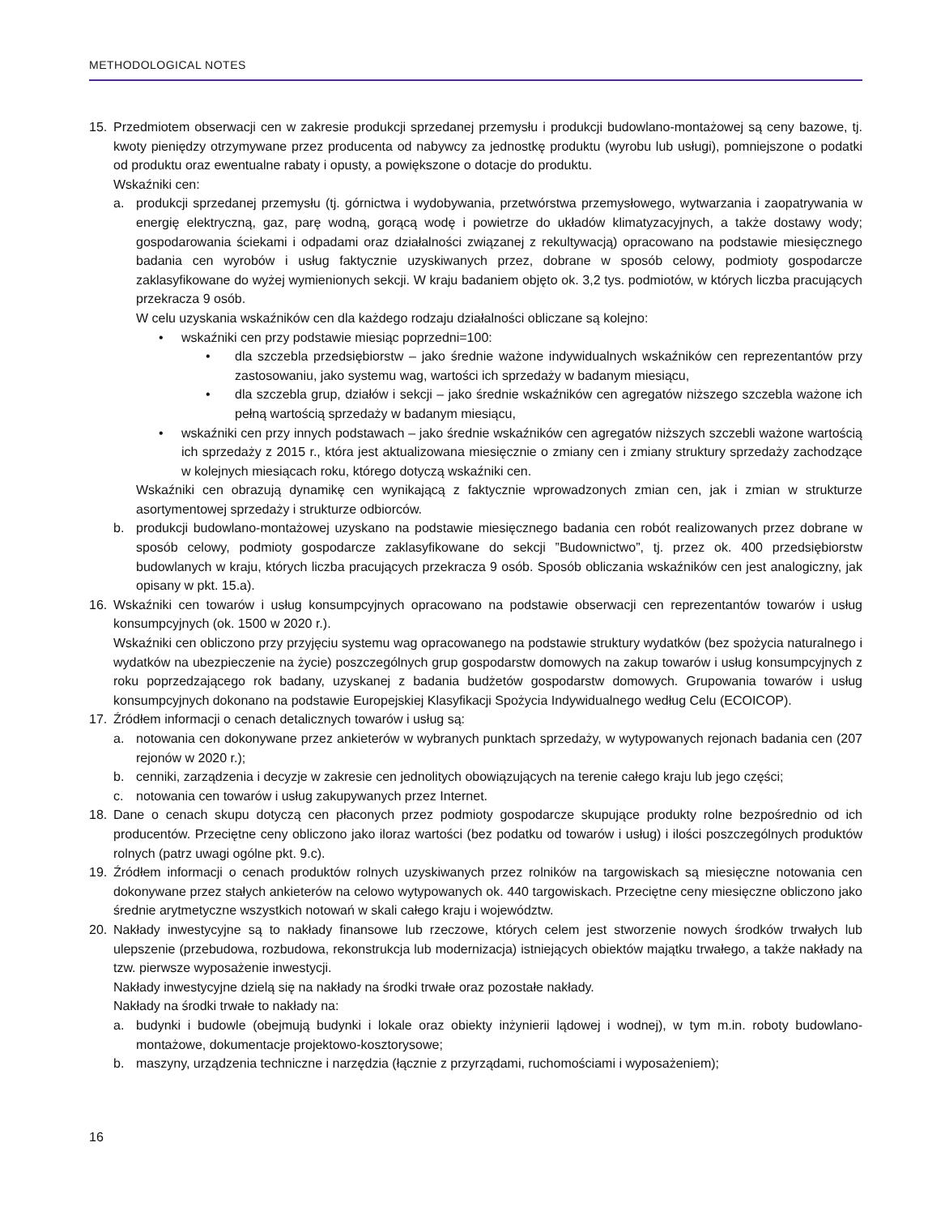METHODOLOGICAL NOTES
15. Przedmiotem obserwacji cen w zakresie produkcji sprzedanej przemysłu i produkcji budowlano-montażowej są ceny bazowe, tj. kwoty pieniędzy otrzymywane przez producenta od nabywcy za jednostkę produktu (wyrobu lub usługi), pomniejszone o podatki od produktu oraz ewentualne rabaty i opusty, a powiększone o dotacje do produktu.
Wskaźniki cen:
a. produkcji sprzedanej przemysłu (tj. górnictwa i wydobywania, przetwórstwa przemysłowego, wytwarzania i zaopatrywania w energię elektryczną, gaz, parę wodną, gorącą wodę i powietrze do układów klimatyzacyjnych, a także dostawy wody; gospodarowania ściekami i odpadami oraz działalności związanej z rekultywacją) opracowano na podstawie miesięcznego badania cen wyrobów i usług faktycznie uzyskiwanych przez, dobrane w sposób celowy, podmioty gospodarcze zaklasyfikowane do wyżej wymienionych sekcji. W kraju badaniem objęto ok. 3,2 tys. podmiotów, w których liczba pracujących przekracza 9 osób.
W celu uzyskania wskaźników cen dla każdego rodzaju działalności obliczane są kolejno:
• wskaźniki cen przy podstawie miesiąc poprzedni=100:
• dla szczebla przedsiębiorstw – jako średnie ważone indywidualnych wskaźników cen reprezentantów przy zastosowaniu, jako systemu wag, wartości ich sprzedaży w badanym miesiącu,
• dla szczebla grup, działów i sekcji – jako średnie wskaźników cen agregatów niższego szczebla ważone ich pełną wartością sprzedaży w badanym miesiącu,
• wskaźniki cen przy innych podstawach – jako średnie wskaźników cen agregatów niższych szczebli ważone wartością ich sprzedaży z 2015 r., która jest aktualizowana miesięcznie o zmiany cen i zmiany struktury sprzedaży zachodzące w kolejnych miesiącach roku, którego dotyczą wskaźniki cen.
Wskaźniki cen obrazują dynamikę cen wynikającą z faktycznie wprowadzonych zmian cen, jak i zmian w strukturze asortymentowej sprzedaży i strukturze odbiorców.
b. produkcji budowlano-montażowej uzyskano na podstawie miesięcznego badania cen robót realizowanych przez dobrane w sposób celowy, podmioty gospodarcze zaklasyfikowane do sekcji ”Budownictwo”, tj. przez ok. 400 przedsiębiorstw budowlanych w kraju, których liczba pracujących przekracza 9 osób. Sposób obliczania wskaźników cen jest analogiczny, jak opisany w pkt. 15.a).
16. Wskaźniki cen towarów i usług konsumpcyjnych opracowano na podstawie obserwacji cen reprezentantów towarów i usług konsumpcyjnych (ok. 1500 w 2020 r.).
Wskaźniki cen obliczono przy przyjęciu systemu wag opracowanego na podstawie struktury wydatków (bez spożycia naturalnego i wydatków na ubezpieczenie na życie) poszczególnych grup gospodarstw domowych na zakup towarów i usług konsumpcyjnych z roku poprzedzającego rok badany, uzyskanej z badania budżetów gospodarstw domowych. Grupowania towarów i usług konsumpcyjnych dokonano na podstawie Europejskiej Klasyfikacji Spożycia Indywidualnego według Celu (ECOICOP).
17. Źródłem informacji o cenach detalicznych towarów i usług są:
a. notowania cen dokonywane przez ankieterów w wybranych punktach sprzedaży, w wytypowanych rejonach badania cen (207 rejonów w 2020 r.);
b. cenniki, zarządzenia i decyzje w zakresie cen jednolitych obowiązujących na terenie całego kraju lub jego części;
c. notowania cen towarów i usług zakupywanych przez Internet.
18. Dane o cenach skupu dotyczą cen płaconych przez podmioty gospodarcze skupujące produkty rolne bezpośrednio od ich producentów. Przeciętne ceny obliczono jako iloraz wartości (bez podatku od towarów i usług) i ilości poszczególnych produktów rolnych (patrz uwagi ogólne pkt. 9.c).
19. Źródłem informacji o cenach produktów rolnych uzyskiwanych przez rolników na targowiskach są miesięczne notowania cen dokonywane przez stałych ankieterów na celowo wytypowanych ok. 440 targowiskach. Przeciętne ceny miesięczne obliczono jako średnie arytmetyczne wszystkich notowań w skali całego kraju i województw.
20. Nakłady inwestycyjne są to nakłady finansowe lub rzeczowe, których celem jest stworzenie nowych środków trwałych lub ulepszenie (przebudowa, rozbudowa, rekonstrukcja lub modernizacja) istniejących obiektów majątku trwałego, a także nakłady na tzw. pierwsze wyposażenie inwestycji.
Nakłady inwestycyjne dzielą się na nakłady na środki trwałe oraz pozostałe nakłady.
Nakłady na środki trwałe to nakłady na:
a. budynki i budowle (obejmują budynki i lokale oraz obiekty inżynierii lądowej i wodnej), w tym m.in. roboty budowlano-montażowe, dokumentacje projektowo-kosztorysowe;
b. maszyny, urządzenia techniczne i narzędzia (łącznie z przyrządami, ruchomościami i wyposażeniem);
16